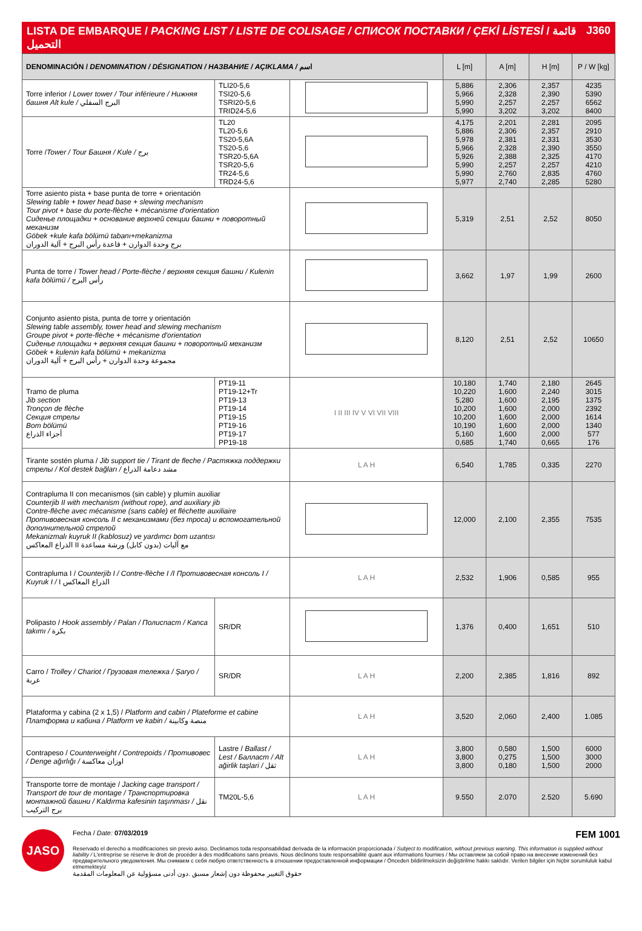LISTA DE EMBARQUE / PACKING LIST / LISTE DE COLISAGE / СПИСОК ПОСТАВКИ / ÇEKİ LİSTESİ / قائمة التحميل J360
| DENOMINACIÓN / DENOMINATION / DÉSIGNATION / НАЗВАНИЕ / AÇIKLAMA / اسم | | | L [m] | A [m] | H [m] | P / W [kg] |
| --- | --- | --- | --- | --- | --- | --- |
| Torre inferior / Lower tower / Tour inférieure / Нижняя башня Alt kule / البرج السفلي | TLI20-5,6 TSI20-5,6 TSRI20-5,6 TRID24-5,6 | | 5,886 5,966 5,990 5,990 | 2,306 2,328 2,257 3,202 | 2,357 2,390 2,257 3,202 | 4235 5390 6562 8400 |
| Torre / Tower / Tour Башня / Kule / برج | TL20 TL20-5,6 TS20-5,6A TS20-5,6 TSR20-5,6A TSR20-5,6 TR24-5,6 TRD24-5,6 | | 4,175 5,886 5,978 5,966 5,926 5,990 5,990 5,977 | 2,201 2,306 2,381 2,328 2,388 2,257 2,760 2,740 | 2,281 2,357 2,331 2,390 2,325 2,257 2,835 2,285 | 2095 2910 3530 3550 4170 4210 4760 5280 |
| Torre asiento pista + base punta de torre + orientación Slewing table + tower head base + slewing mechanism Tour pivot + base du porte-flèche + mécanisme d'orientation Сиденье площадки + основание верхней секции башни + поворотный механизм Göbek +kule kafa bölümü tabanı+mekanizma برج وحدة الدوارن + قاعدة رأس البرج + آلية الدوران | | | 5,319 | 2,51 | 2,52 | 8050 |
| Punta de torre / Tower head / Porte-flèche / верхняя секция башни / Kulenin kafa bölümü / رأس البرج | | | 3,662 | 1,97 | 1,99 | 2600 |
| Conjunto asiento pista, punta de torre y orientación Slewing table assembly, tower head and slewing mechanism Groupe pivot + porte-flèche + mécanisme d'orientation Сиденье площадки + верхняя секция башни + поворотный механизм Göbek + kulenin kafa bölümü + mekanizma مجموعة وحدة الدوارن + رأس البرج + آلية الدوران | | | 8,120 | 2,51 | 2,52 | 10650 |
| Tramo de pluma Jib section Tronçon de flèche Секция стрелы Bom bölümü أجزاء الذراع | PT19-11 PT19-12+Tr PT19-13 PT19-14 PT19-15 PT19-16 PT19-17 PP19-18 | I II III IV V VI VII VIII | 10,180 10,220 5,280 10,200 10,200 10,190 5,160 0,685 | 1,740 1,600 1,600 1,600 1,600 1,600 1,600 1,740 | 2,180 2,240 2,195 2,000 2,000 2,000 2,000 0,665 | 2645 3015 1375 2392 1614 1340 577 176 |
| Tirante sostén pluma / Jib support tie / Tirant de fleche / Растяжка поддержки стрелы / Kol destek bağları / مشد دعامة الذراع | | L A H | 6,540 | 1,785 | 0,335 | 2270 |
| Contrapluma II con mecanismos (sin cable) y plumín auxiliar Counterjib II with mechanism (without rope), and auxiliary jib Contre-flèche avec mécanisme (sans cable) et fléchette auxiliaire Противовесная консоль II с механизмами (без троса) и вспомогательной дополнительной стрелой Mekanizmalı kuyruk II (kablosuz) ve yardımcı bom uzantısı الذراع المعاكس II مع آليات (بدون كابل) ورشة مساعدة | | | 12,000 | 2,100 | 2,355 | 7535 |
| Contrapluma I / Counterjib I / Contre-flèche I /I Противовесная консоль I / Kuyruk I / I الذراع المعاكس | | L A H | 2,532 | 1,906 | 0,585 | 955 |
| Polipasto / Hook assembly / Palan / Полиспаст / Kanca takımı / بكرة | SR/DR | | 1,376 | 0,400 | 1,651 | 510 |
| Carro / Trolley / Chariot / Грузовая тележка / Şaryo / عربة | SR/DR | L A H | 2,200 | 2,385 | 1,816 | 892 |
| Plataforma y cabina (2 x 1,5) / Platform and cabin / Plateforme et cabine Платформа и кабина / Platform ve kabin / منصة وكابينة | | L A H | 3,520 | 2,060 | 2,400 | 1.085 |
| Contrapeso / Counterweight / Contrepoids / Противовес / Denge ağırlığı / اوزان معاكسة | Lastre / Ballast / Lest / Балласт / Alt ağirlik taşlari / ثقل | L A H | 3,800 3,800 3,800 | 0,580 0,275 0,180 | 1,500 1,500 1,500 | 6000 3000 2000 |
| Transporte torre de montaje / Jacking cage transport / Transport de tour de montage / Транспортировка монтажной башни / Kaldırma kafesinin taşınması / نقل برج التركيب | TM20L-5,6 | L A H | 9.550 | 2.070 | 2.520 | 5.690 |
JASO
Fecha / Date: 07/03/2019 FEM 1001
Reservado el derecho a modificaciones sin previo aviso. Declinamos toda responsabilidad derivada de la información proporcionada / Subject to modification, without previous warning. This information is supplied without liability / L'entreprise se réserve le droit de procéder à des modifications sans préavis. Nous déclinons toute responsabilité quant aux informations fournies / Мы оставляем за собой право на внесение изменений без предварительного уведомления. Мы снимаем с себя любую ответственность в отношении предоставленной информации / Önceden bildirilmeksizin değiştirilme hakkı saklıdır. Verilen bilgiler için hiçbir sorumluluk kabul etmemekteyiz
حقوق التغيير محفوظة دون إشعار مسبق .دون أدنى مسؤولية عن المعلومات المقدمة